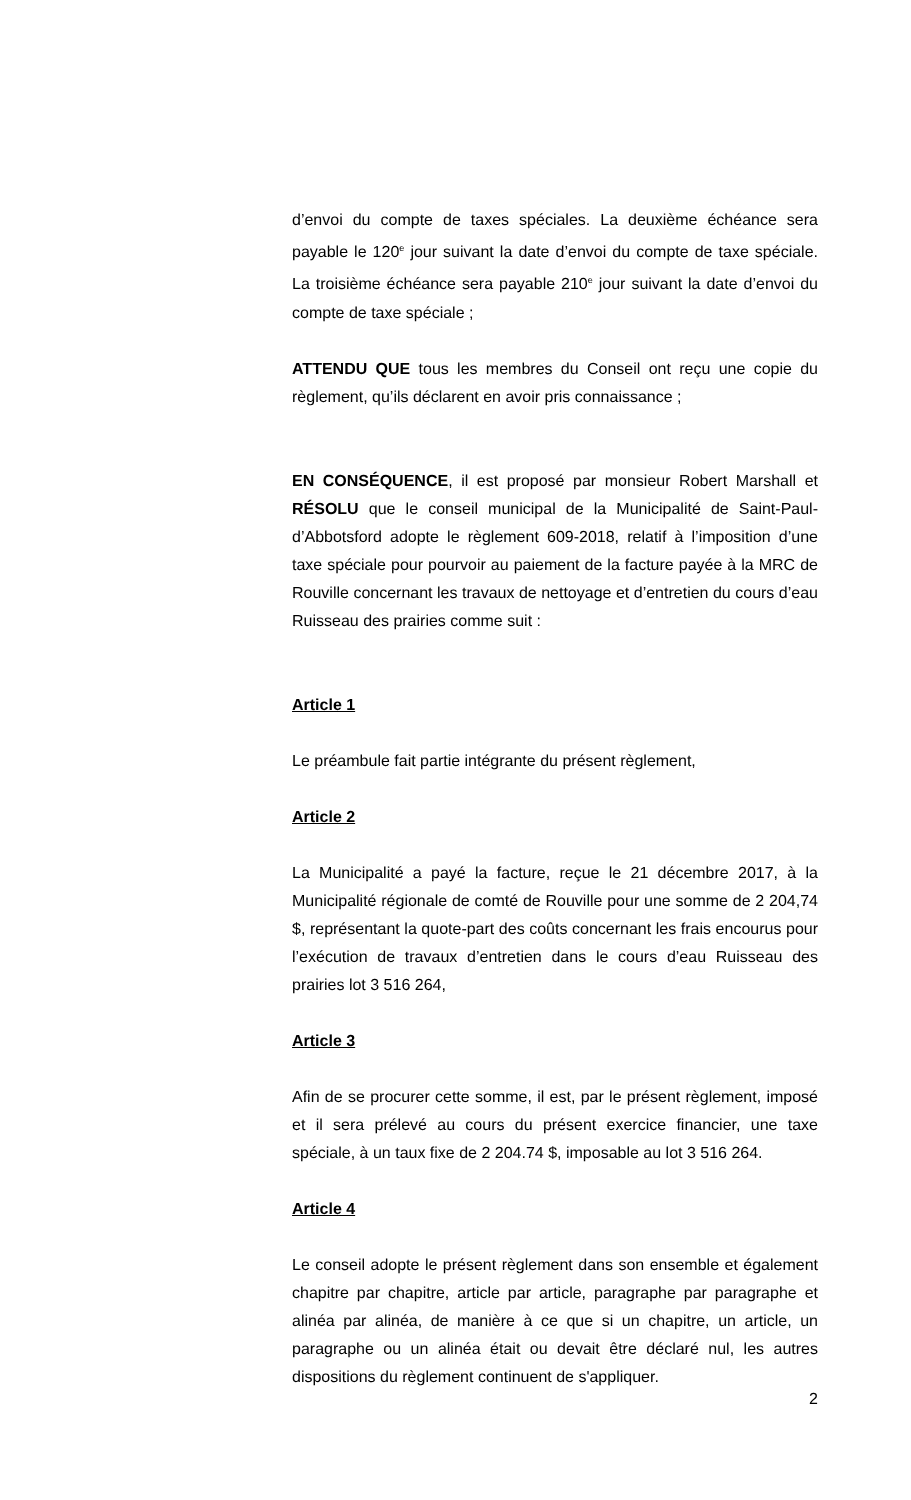d’envoi du compte de taxes spéciales. La deuxième échéance sera payable le 120<sup>e</sup> jour suivant la date d’envoi du compte de taxe spéciale. La troisième échéance sera payable 210<sup>e</sup> jour suivant la date d’envoi du compte de taxe spéciale ;
ATTENDU QUE tous les membres du Conseil ont reçu une copie du règlement, qu’ils déclarent en avoir pris connaissance ;
EN CONSÉQUENCE, il est proposé par monsieur Robert Marshall et RÉSOLU que le conseil municipal de la Municipalité de Saint-Paul-d’Abbotsford adopte le règlement 609-2018, relatif à l’imposition d’une taxe spéciale pour pourvoir au paiement de la facture payée à la MRC de Rouville concernant les travaux de nettoyage et d’entretien du cours d’eau Ruisseau des prairies comme suit :
Article 1
Le préambule fait partie intégrante du présent règlement,
Article 2
La Municipalité a payé la facture, reçue le 21 décembre 2017, à la Municipalité régionale de comté de Rouville pour une somme de 2 204,74 $, représentant la quote-part des coûts concernant les frais encourus pour l’exécution de travaux d’entretien dans le cours d’eau Ruisseau des prairies lot 3 516 264,
Article 3
Afin de se procurer cette somme, il est, par le présent règlement, imposé et il sera prélevé au cours du présent exercice financier, une taxe spéciale, à un taux fixe de 2 204.74 $, imposable au lot 3 516 264.
Article 4
Le conseil adopte le présent règlement dans son ensemble et également chapitre par chapitre, article par article, paragraphe par paragraphe et alinéa par alinéa, de manière à ce que si un chapitre, un article, un paragraphe ou un alinéa était ou devait être déclaré nul, les autres dispositions du règlement continuent de s'appliquer.
2